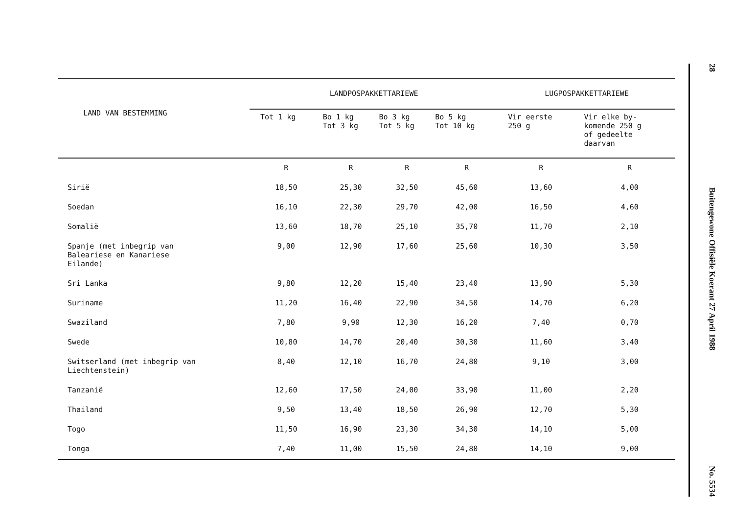| LAND VAN BESTEMMING | LANDPOSPAKKETTARIEWE | | | | LUGPOSPAKKETTARIEWE | |
| --- | --- | --- | --- | --- | --- | --- |
| | Tot 1 kg | Bo 1 kg Tot 3 kg | Bo 3 kg Tot 5 kg | Bo 5 kg Tot 10 kg | Vir eerste 250 g | Vir elke by- komende 250 g of gedeelte daarvan |
| | R | R | R | R | R | R |
| Sirië | 18,50 | 25,30 | 32,50 | 45,60 | 13,60 | 4,00 |
| Soedan | 16,10 | 22,30 | 29,70 | 42,00 | 16,50 | 4,60 |
| Somalië | 13,60 | 18,70 | 25,10 | 35,70 | 11,70 | 2,10 |
| Spanje (met inbegrip van Baleariese en Kanariese Eilande) | 9,00 | 12,90 | 17,60 | 25,60 | 10,30 | 3,50 |
| Sri Lanka | 9,80 | 12,20 | 15,40 | 23,40 | 13,90 | 5,30 |
| Suriname | 11,20 | 16,40 | 22,90 | 34,50 | 14,70 | 6,20 |
| Swaziland | 7,80 | 9,90 | 12,30 | 16,20 | 7,40 | 0,70 |
| Swede | 10,80 | 14,70 | 20,40 | 30,30 | 11,60 | 3,40 |
| Switserland (met inbegrip van Liechtenstein) | 8,40 | 12,10 | 16,70 | 24,80 | 9,10 | 3,00 |
| Tanzanië | 12,60 | 17,50 | 24,00 | 33,90 | 11,00 | 2,20 |
| Thailand | 9,50 | 13,40 | 18,50 | 26,90 | 12,70 | 5,30 |
| Togo | 11,50 | 16,90 | 23,30 | 34,30 | 14,10 | 5,00 |
| Tonga | 7,40 | 11,00 | 15,50 | 24,80 | 14,10 | 9,00 |
28
Buitengewone Offisiële Koerant 27 April 1988
No. 5534